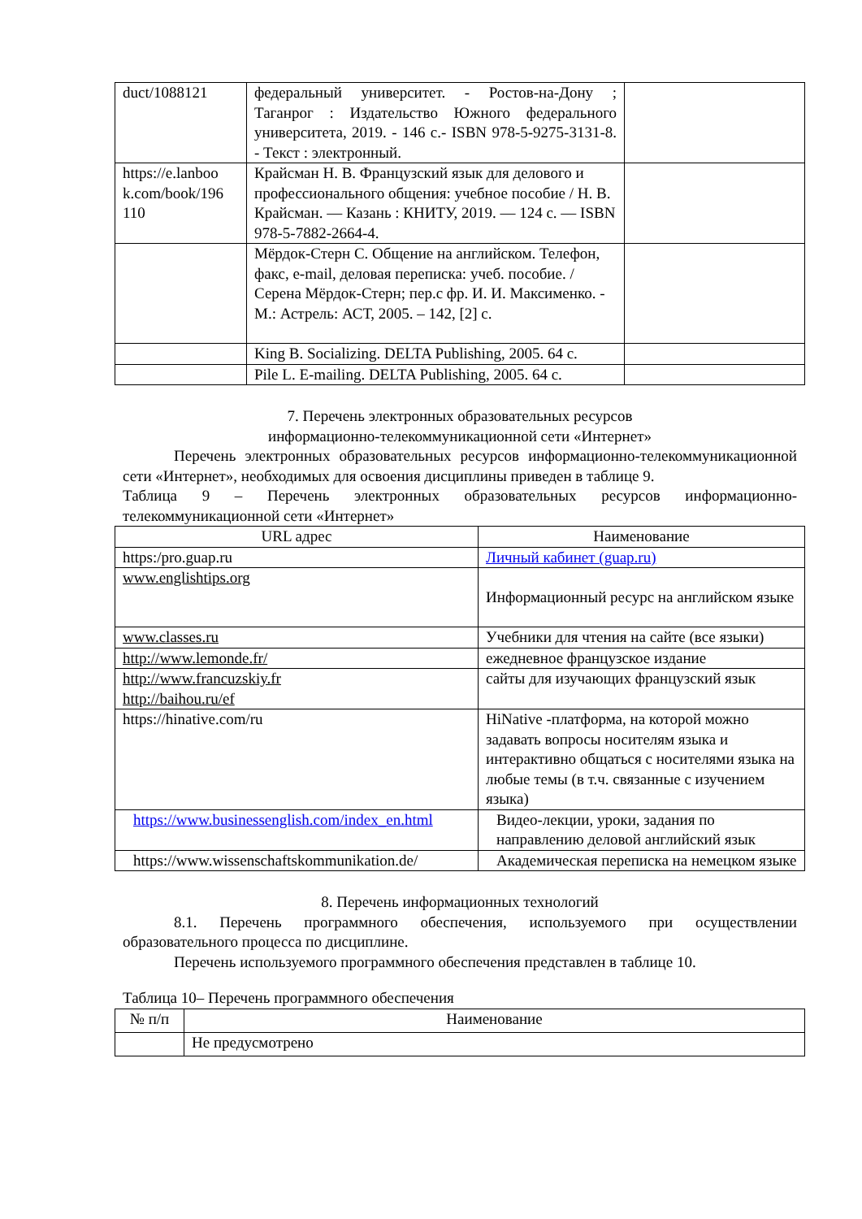| duct/1088121 | федеральный университет. - Ростов-на-Дону ; Таганрог : Издательство Южного федерального университета, 2019. - 146 с.- ISBN 978-5-9275-3131-8. - Текст : электронный. | |
| https://e.lanboo k.com/book/196 110 | Крайсман Н. В. Французский язык для делового и профессионального общения: учебное пособие / Н. В. Крайсман. — Казань : КНИТУ, 2019. — 124 с. — ISBN 978-5-7882-2664-4. | |
| | Мёрдок-Стерн С. Общение на английском. Телефон, факс, e-mail, деловая переписка: учеб. пособие. / Серена Мёрдок-Стерн; пер.с фр. И. И. Максименко. - М.: Астрель: АСТ, 2005. – 142, [2] с. | |
| | King B. Socializing. DELTA Publishing, 2005. 64 с. | |
| | Pile L. E-mailing. DELTA Publishing, 2005. 64 с. | |
7. Перечень электронных образовательных ресурсов
информационно-телекоммуникационной сети «Интернет»
Перечень электронных образовательных ресурсов информационно-телекоммуникационной сети «Интернет», необходимых для освоения дисциплины приведен в таблице 9.
Таблица 9 – Перечень электронных образовательных ресурсов информационно-телекоммуникационной сети «Интернет»
| URL адрес | Наименование |
| --- | --- |
| https:/pro.guap.ru | Личный кабинет (guap.ru) |
| www.englishtips.org | Информационный ресурс на английском языке |
| www.classes.ru | Учебники для чтения на сайте (все языки) |
| http://www.lemonde.fr/ | ежедневное французское издание |
| http://www.francuzskiy.fr http://baihou.ru/ef | сайты для изучающих французский язык |
| https://hinative.com/ru | HiNative -платформа, на которой можно задавать вопросы носителям языка и интерактивно общаться с носителями языка на любые темы (в т.ч. связанные с изучением языка) |
| https://www.businessenglish.com/index_en.html | Видео-лекции, уроки, задания по направлению деловой английский язык |
| https://www.wissenschaftskommunikation.de/ | Академическая переписка на немецком языке |
8. Перечень информационных технологий
8.1. Перечень программного обеспечения, используемого при осуществлении образовательного процесса по дисциплине.
Перечень используемого программного обеспечения представлен в таблице 10.
Таблица 10– Перечень программного обеспечения
| № п/п | Наименование |
| --- | --- |
| | Не предусмотрено |